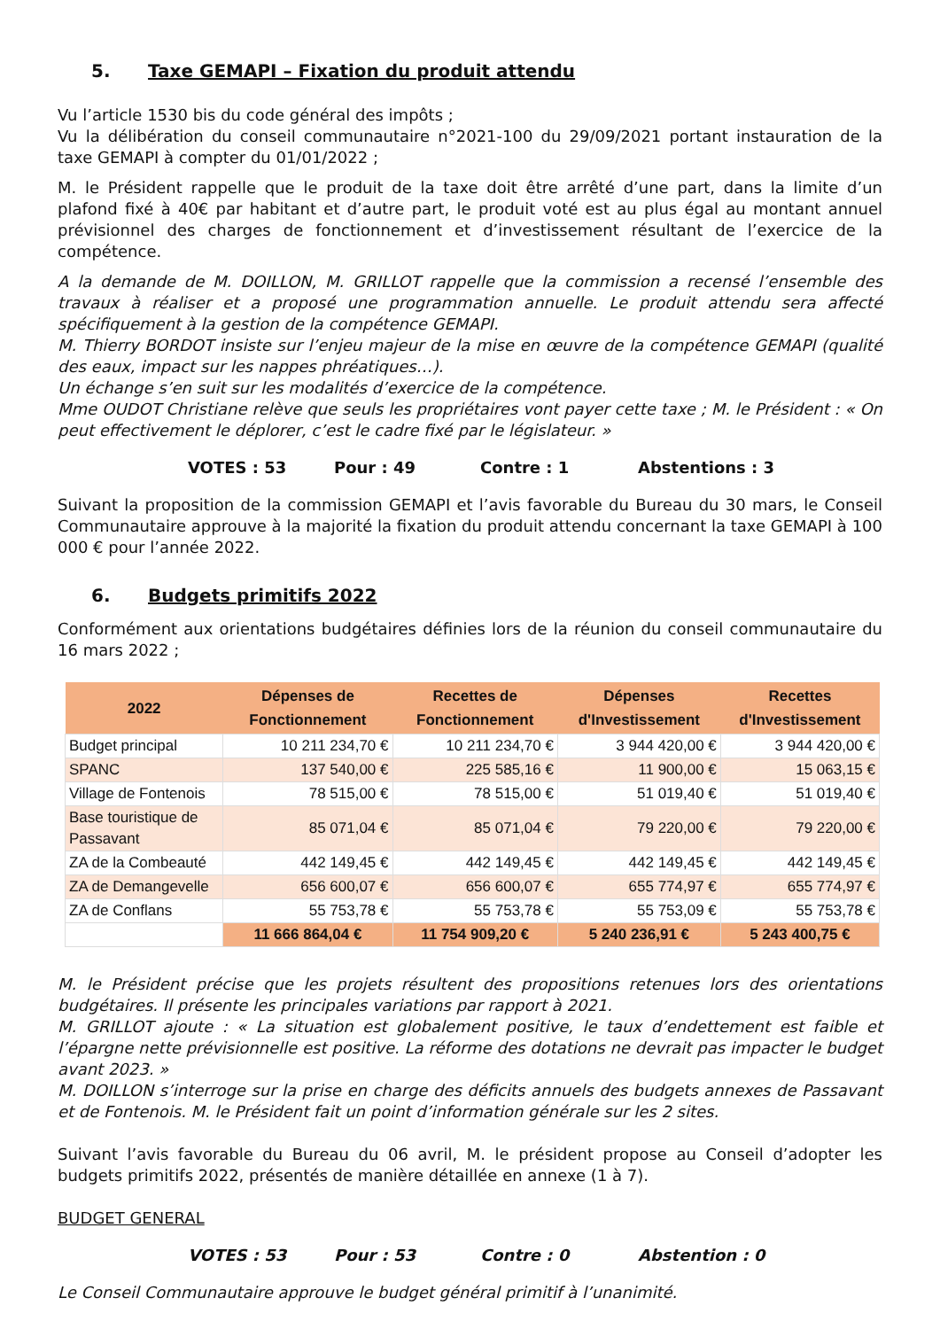5. Taxe GEMAPI – Fixation du produit attendu
Vu l’article 1530 bis du code général des impôts ;
Vu la délibération du conseil communautaire n°2021-100 du 29/09/2021 portant instauration de la taxe GEMAPI à compter du 01/01/2022 ;
M. le Président rappelle que le produit de la taxe doit être arrêté d’une part, dans la limite d’un plafond fixé à 40€ par habitant et d’autre part, le produit voté est au plus égal au montant annuel prévisionnel des charges de fonctionnement et d’investissement résultant de l’exercice de la compétence.
A la demande de M. DOILLON, M. GRILLOT rappelle que la commission a recensé l’ensemble des travaux à réaliser et a proposé une programmation annuelle. Le produit attendu sera affecté spécifiquement à la gestion de la compétence GEMAPI.
M. Thierry BORDOT insiste sur l’enjeu majeur de la mise en œuvre de la compétence GEMAPI (qualité des eaux, impact sur les nappes phréatiques…).
Un échange s’en suit sur les modalités d’exercice de la compétence.
Mme OUDOT Christiane relève que seuls les propriétaires vont payer cette taxe ; M. le Président : « On peut effectivement le déplorer, c’est le cadre fixé par le législateur. »
VOTES : 53 Pour : 49 Contre : 1 Abstentions : 3
Suivant la proposition de la commission GEMAPI et l’avis favorable du Bureau du 30 mars, le Conseil Communautaire approuve à la majorité la fixation du produit attendu concernant la taxe GEMAPI à 100 000 € pour l’année 2022.
6. Budgets primitifs 2022
Conformément aux orientations budgétaires définies lors de la réunion du conseil communautaire du 16 mars 2022 ;
| 2022 | Dépenses de Fonctionnement | Recettes de Fonctionnement | Dépenses d'Investissement | Recettes d'Investissement |
| --- | --- | --- | --- | --- |
| Budget principal | 10 211 234,70 € | 10 211 234,70 € | 3 944 420,00 € | 3 944 420,00 € |
| SPANC | 137 540,00 € | 225 585,16 € | 11 900,00 € | 15 063,15 € |
| Village de Fontenois | 78 515,00 € | 78 515,00 € | 51 019,40 € | 51 019,40 € |
| Base touristique de Passavant | 85 071,04 € | 85 071,04 € | 79 220,00 € | 79 220,00 € |
| ZA de la Combeauté | 442 149,45 € | 442 149,45 € | 442 149,45 € | 442 149,45 € |
| ZA de Demangevelle | 656 600,07 € | 656 600,07 € | 655 774,97 € | 655 774,97 € |
| ZA de Conflans | 55 753,78 € | 55 753,78 € | 55 753,09 € | 55 753,78 € |
| | 11 666 864,04 € | 11 754 909,20 € | 5 240 236,91 € | 5 243 400,75 € |
M. le Président précise que les projets résultent des propositions retenues lors des orientations budgétaires. Il présente les principales variations par rapport à 2021.
M. GRILLOT ajoute : « La situation est globalement positive, le taux d’endettement est faible et l’épargne nette prévisionnelle est positive. La réforme des dotations ne devrait pas impacter le budget avant 2023. »
M. DOILLON s’interroge sur la prise en charge des déficits annuels des budgets annexes de Passavant et de Fontenois. M. le Président fait un point d’information générale sur les 2 sites.
Suivant l’avis favorable du Bureau du 06 avril, M. le président propose au Conseil d’adopter les budgets primitifs 2022, présentés de manière détaillée en annexe (1 à 7).
BUDGET GENERAL
VOTES : 53 Pour : 53 Contre : 0 Abstention : 0
Le Conseil Communautaire approuve le budget général primitif à l’unanimité.